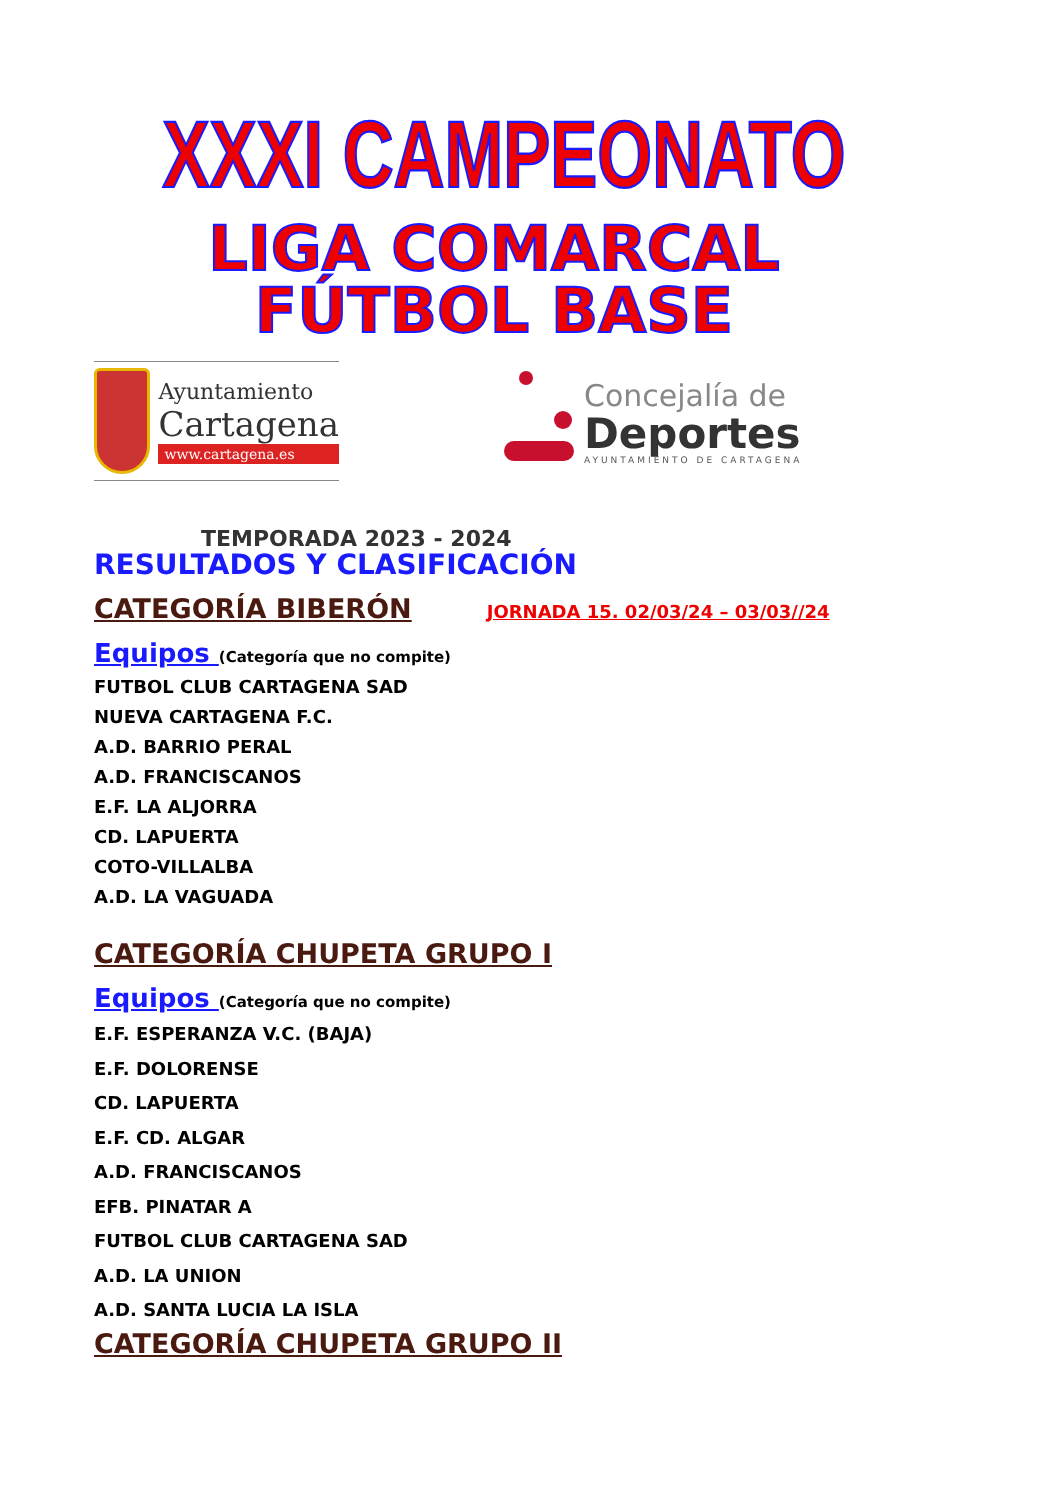XXXI CAMPEONATO
LIGA COMARCAL
FÚTBOL BASE
Ayuntamiento
Cartagena
www.cartagena.es
Concejalía de
Deportes
AYUNTAMIENTO DE CARTAGENA
TEMPORADA 2023 - 2024
RESULTADOS Y CLASIFICACIÓN
CATEGORÍA BIBERÓN
JORNADA 15. 02/03/24 – 03/03//24
Equipos (Categoría que no compite)
FUTBOL CLUB CARTAGENA SAD
NUEVA CARTAGENA F.C.
A.D. BARRIO PERAL
A.D. FRANCISCANOS
E.F. LA ALJORRA
CD. LAPUERTA
COTO-VILLALBA
A.D. LA VAGUADA
CATEGORÍA CHUPETA GRUPO I
Equipos (Categoría que no compite)
E.F. ESPERANZA V.C. (BAJA)
E.F. DOLORENSE
CD. LAPUERTA
E.F. CD. ALGAR
A.D. FRANCISCANOS
EFB. PINATAR A
FUTBOL CLUB CARTAGENA SAD
A.D. LA UNION
A.D. SANTA LUCIA LA ISLA
CATEGORÍA CHUPETA GRUPO II